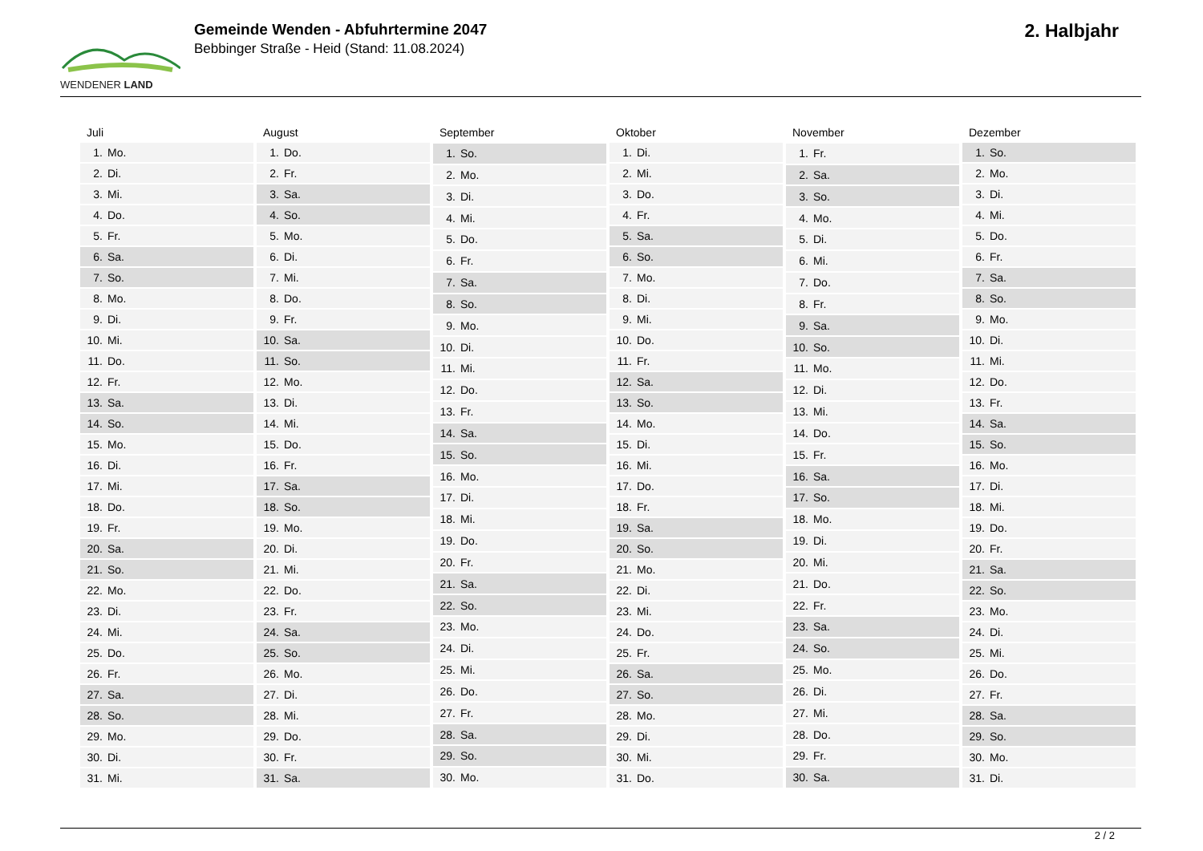WENDENER LAND
Gemeinde Wenden - Abfuhrtermine 2047
Bebbinger Straße - Heid (Stand: 11.08.2024)
2. Halbjahr
| Juli | |
| --- | --- |
| 1. | Mo. |
| 2. | Di. |
| 3. | Mi. |
| 4. | Do. |
| 5. | Fr. |
| 6. | Sa. |
| 7. | So. |
| 8. | Mo. |
| 9. | Di. |
| 10. | Mi. |
| 11. | Do. |
| 12. | Fr. |
| 13. | Sa. |
| 14. | So. |
| 15. | Mo. |
| 16. | Di. |
| 17. | Mi. |
| 18. | Do. |
| 19. | Fr. |
| 20. | Sa. |
| 21. | So. |
| 22. | Mo. |
| 23. | Di. |
| 24. | Mi. |
| 25. | Do. |
| 26. | Fr. |
| 27. | Sa. |
| 28. | So. |
| 29. | Mo. |
| 30. | Di. |
| 31. | Mi. |
| August | |
| --- | --- |
| 1. | Do. |
| 2. | Fr. |
| 3. | Sa. |
| 4. | So. |
| 5. | Mo. |
| 6. | Di. |
| 7. | Mi. |
| 8. | Do. |
| 9. | Fr. |
| 10. | Sa. |
| 11. | So. |
| 12. | Mo. |
| 13. | Di. |
| 14. | Mi. |
| 15. | Do. |
| 16. | Fr. |
| 17. | Sa. |
| 18. | So. |
| 19. | Mo. |
| 20. | Di. |
| 21. | Mi. |
| 22. | Do. |
| 23. | Fr. |
| 24. | Sa. |
| 25. | So. |
| 26. | Mo. |
| 27. | Di. |
| 28. | Mi. |
| 29. | Do. |
| 30. | Fr. |
| 31. | Sa. |
| September | |
| --- | --- |
| 1. | So. |
| 2. | Mo. |
| 3. | Di. |
| 4. | Mi. |
| 5. | Do. |
| 6. | Fr. |
| 7. | Sa. |
| 8. | So. |
| 9. | Mo. |
| 10. | Di. |
| 11. | Mi. |
| 12. | Do. |
| 13. | Fr. |
| 14. | Sa. |
| 15. | So. |
| 16. | Mo. |
| 17. | Di. |
| 18. | Mi. |
| 19. | Do. |
| 20. | Fr. |
| 21. | Sa. |
| 22. | So. |
| 23. | Mo. |
| 24. | Di. |
| 25. | Mi. |
| 26. | Do. |
| 27. | Fr. |
| 28. | Sa. |
| 29. | So. |
| 30. | Mo. |
| Oktober | |
| --- | --- |
| 1. | Di. |
| 2. | Mi. |
| 3. | Do. |
| 4. | Fr. |
| 5. | Sa. |
| 6. | So. |
| 7. | Mo. |
| 8. | Di. |
| 9. | Mi. |
| 10. | Do. |
| 11. | Fr. |
| 12. | Sa. |
| 13. | So. |
| 14. | Mo. |
| 15. | Di. |
| 16. | Mi. |
| 17. | Do. |
| 18. | Fr. |
| 19. | Sa. |
| 20. | So. |
| 21. | Mo. |
| 22. | Di. |
| 23. | Mi. |
| 24. | Do. |
| 25. | Fr. |
| 26. | Sa. |
| 27. | So. |
| 28. | Mo. |
| 29. | Di. |
| 30. | Mi. |
| 31. | Do. |
| November | |
| --- | --- |
| 1. | Fr. |
| 2. | Sa. |
| 3. | So. |
| 4. | Mo. |
| 5. | Di. |
| 6. | Mi. |
| 7. | Do. |
| 8. | Fr. |
| 9. | Sa. |
| 10. | So. |
| 11. | Mo. |
| 12. | Di. |
| 13. | Mi. |
| 14. | Do. |
| 15. | Fr. |
| 16. | Sa. |
| 17. | So. |
| 18. | Mo. |
| 19. | Di. |
| 20. | Mi. |
| 21. | Do. |
| 22. | Fr. |
| 23. | Sa. |
| 24. | So. |
| 25. | Mo. |
| 26. | Di. |
| 27. | Mi. |
| 28. | Do. |
| 29. | Fr. |
| 30. | Sa. |
| Dezember | |
| --- | --- |
| 1. | So. |
| 2. | Mo. |
| 3. | Di. |
| 4. | Mi. |
| 5. | Do. |
| 6. | Fr. |
| 7. | Sa. |
| 8. | So. |
| 9. | Mo. |
| 10. | Di. |
| 11. | Mi. |
| 12. | Do. |
| 13. | Fr. |
| 14. | Sa. |
| 15. | So. |
| 16. | Mo. |
| 17. | Di. |
| 18. | Mi. |
| 19. | Do. |
| 20. | Fr. |
| 21. | Sa. |
| 22. | So. |
| 23. | Mo. |
| 24. | Di. |
| 25. | Mi. |
| 26. | Do. |
| 27. | Fr. |
| 28. | Sa. |
| 29. | So. |
| 30. | Mo. |
| 31. | Di. |
2 / 2